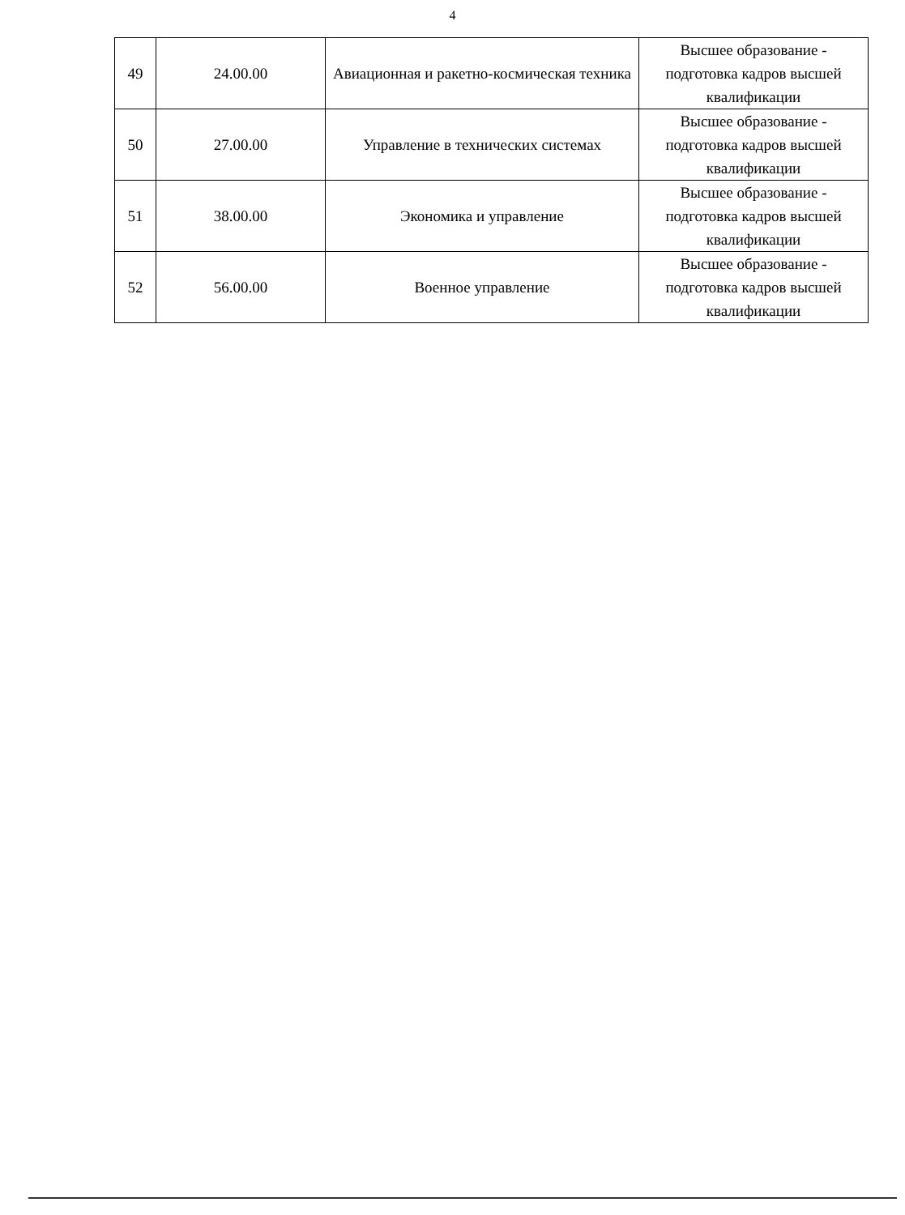4
| 49 | 24.00.00 | Авиационная и ракетно-космическая техника | Высшее образование - подготовка кадров высшей квалификации |
| 50 | 27.00.00 | Управление в технических системах | Высшее образование - подготовка кадров высшей квалификации |
| 51 | 38.00.00 | Экономика и управление | Высшее образование - подготовка кадров высшей квалификации |
| 52 | 56.00.00 | Военное управление | Высшее образование - подготовка кадров высшей квалификации |